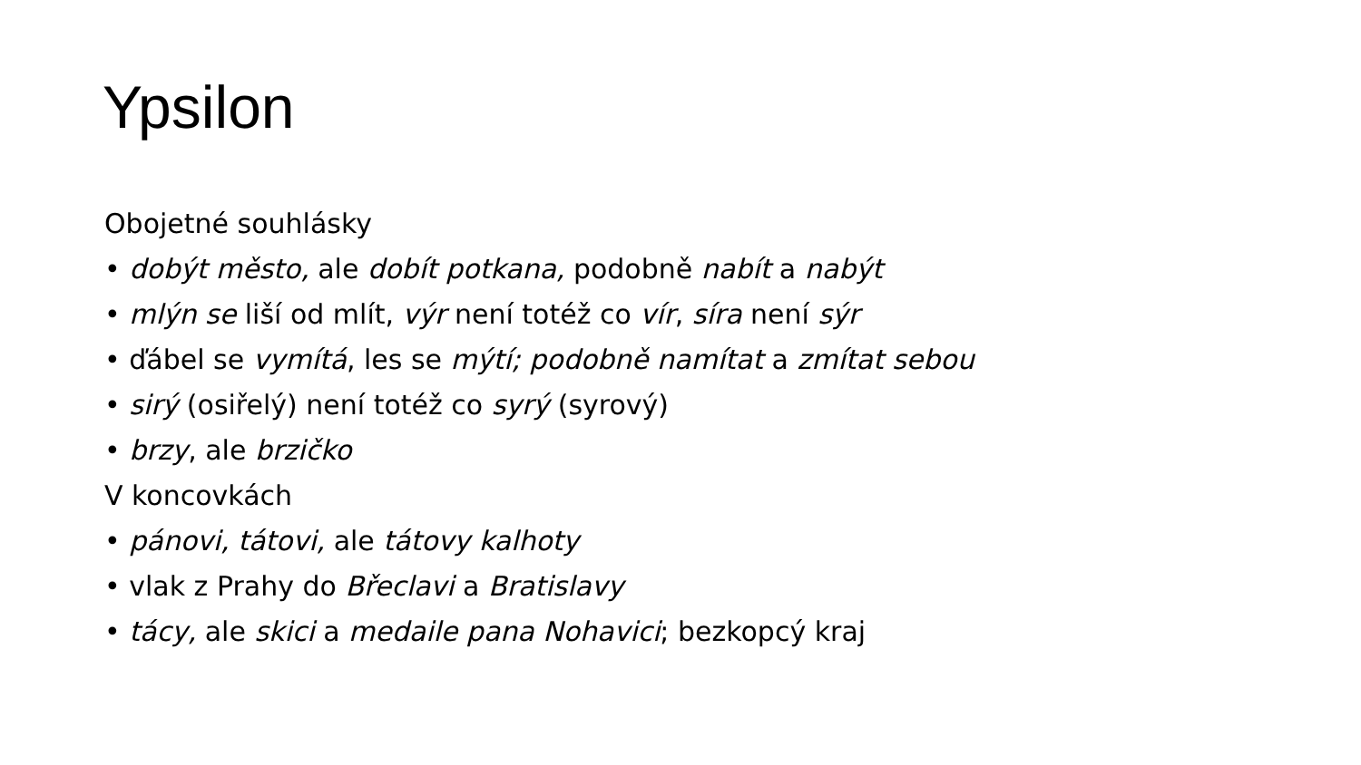Ypsilon
Obojetné souhlásky
• dobýt město, ale dobít potkana, podobně nabít a nabýt
• mlýn se liší od mlít, výr není totéž co vír, síra není sýr
• ďábel se vymítá, les se mýtí; podobně namítat a zmítat sebou
• sirý (osiřelý) není totéž co syrý (syrový)
• brzy, ale brzičko
V koncovkách
• pánovi, tátovi, ale tátovy kalhoty
• vlak z Prahy do Břeclavi a Bratislavy
• tácy, ale skici a medaile pana Nohavici; bezkopcý kraj